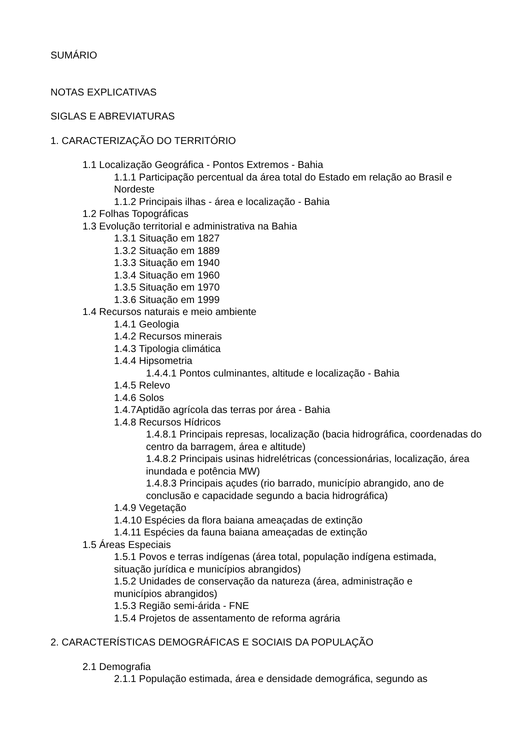SUMÁRIO
NOTAS EXPLICATIVAS
SIGLAS E ABREVIATURAS
1. CARACTERIZAÇÃO DO TERRITÓRIO
1.1 Localização Geográfica - Pontos Extremos - Bahia
1.1.1 Participação percentual da área total do Estado em relação ao Brasil e Nordeste
1.1.2 Principais ilhas - área e localização - Bahia
1.2 Folhas Topográficas
1.3 Evolução territorial e administrativa na Bahia
1.3.1 Situação em 1827
1.3.2 Situação em 1889
1.3.3 Situação em 1940
1.3.4 Situação em 1960
1.3.5 Situação em 1970
1.3.6 Situação em 1999
1.4 Recursos naturais e meio ambiente
1.4.1 Geologia
1.4.2 Recursos minerais
1.4.3 Tipologia climática
1.4.4 Hipsometria
1.4.4.1 Pontos culminantes, altitude e localização - Bahia
1.4.5 Relevo
1.4.6 Solos
1.4.7Aptidão agrícola das terras por área - Bahia
1.4.8 Recursos Hídricos
1.4.8.1 Principais represas, localização (bacia hidrográfica, coordenadas do centro da barragem, área e altitude)
1.4.8.2 Principais usinas hidrelétricas (concessionárias, localização, área inundada e potência MW)
1.4.8.3 Principais açudes (rio barrado, município abrangido, ano de conclusão e capacidade segundo a bacia hidrográfica)
1.4.9 Vegetação
1.4.10 Espécies da flora baiana ameaçadas de extinção
1.4.11 Espécies da fauna baiana ameaçadas de extinção
1.5 Áreas Especiais
1.5.1 Povos e terras indígenas (área total, população indígena estimada, situação jurídica e municípios abrangidos)
1.5.2 Unidades de conservação da natureza (área, administração e municípios abrangidos)
1.5.3 Região semi-árida - FNE
1.5.4 Projetos de assentamento de reforma agrária
2. CARACTERÍSTICAS DEMOGRÁFICAS E SOCIAIS DA POPULAÇÃO
2.1 Demografia
2.1.1 População estimada, área e densidade demográfica, segundo as